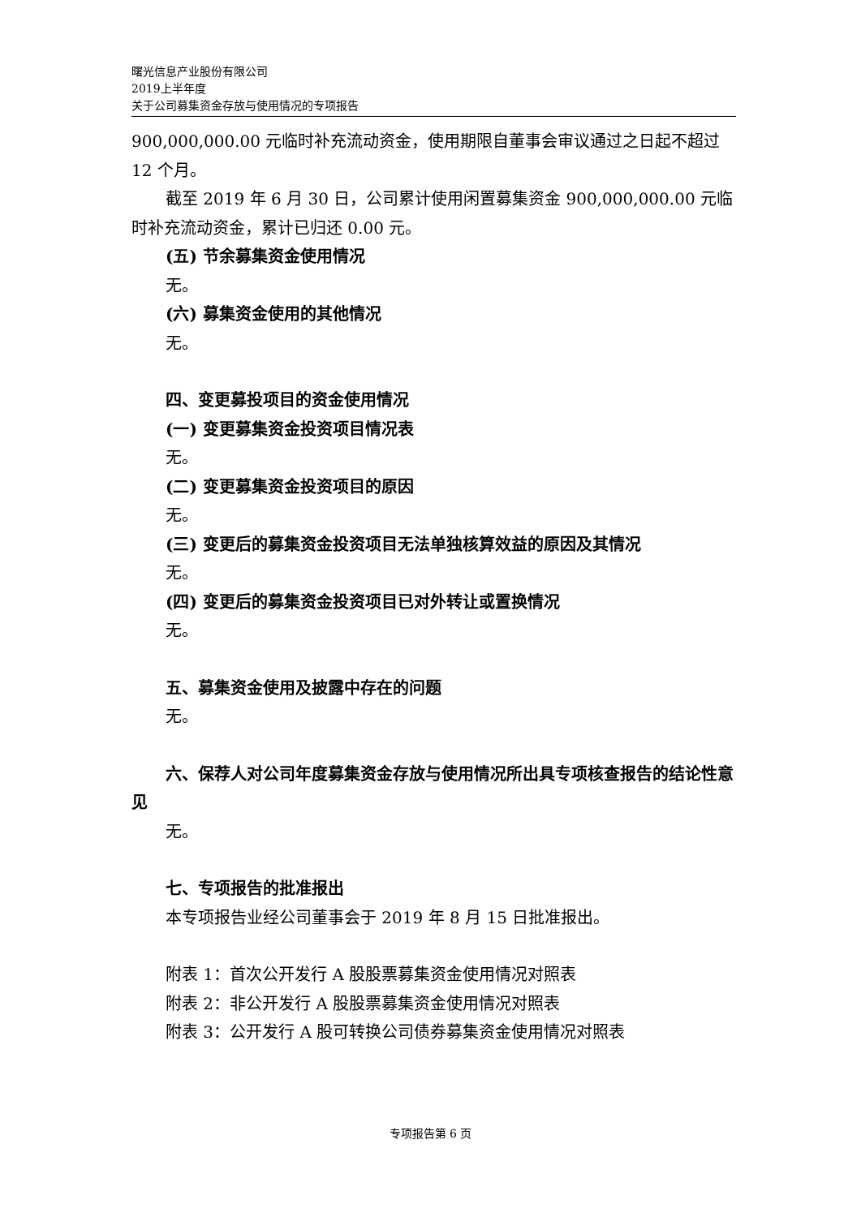曙光信息产业股份有限公司
2019上半年度
关于公司募集资金存放与使用情况的专项报告
900,000,000.00 元临时补充流动资金，使用期限自董事会审议通过之日起不超过 12 个月。
截至 2019 年 6 月 30 日，公司累计使用闲置募集资金 900,000,000.00 元临时补充流动资金，累计已归还 0.00 元。
(五) 节余募集资金使用情况
无。
(六) 募集资金使用的其他情况
无。
四、变更募投项目的资金使用情况
(一) 变更募集资金投资项目情况表
无。
(二) 变更募集资金投资项目的原因
无。
(三) 变更后的募集资金投资项目无法单独核算效益的原因及其情况
无。
(四) 变更后的募集资金投资项目已对外转让或置换情况
无。
五、募集资金使用及披露中存在的问题
无。
六、保荐人对公司年度募集资金存放与使用情况所出具专项核查报告的结论性意见
无。
七、专项报告的批准报出
本专项报告业经公司董事会于 2019 年 8 月 15 日批准报出。
附表 1：首次公开发行 A 股股票募集资金使用情况对照表
附表 2：非公开发行 A 股股票募集资金使用情况对照表
附表 3：公开发行 A 股可转换公司债券募集资金使用情况对照表
专项报告第 6 页